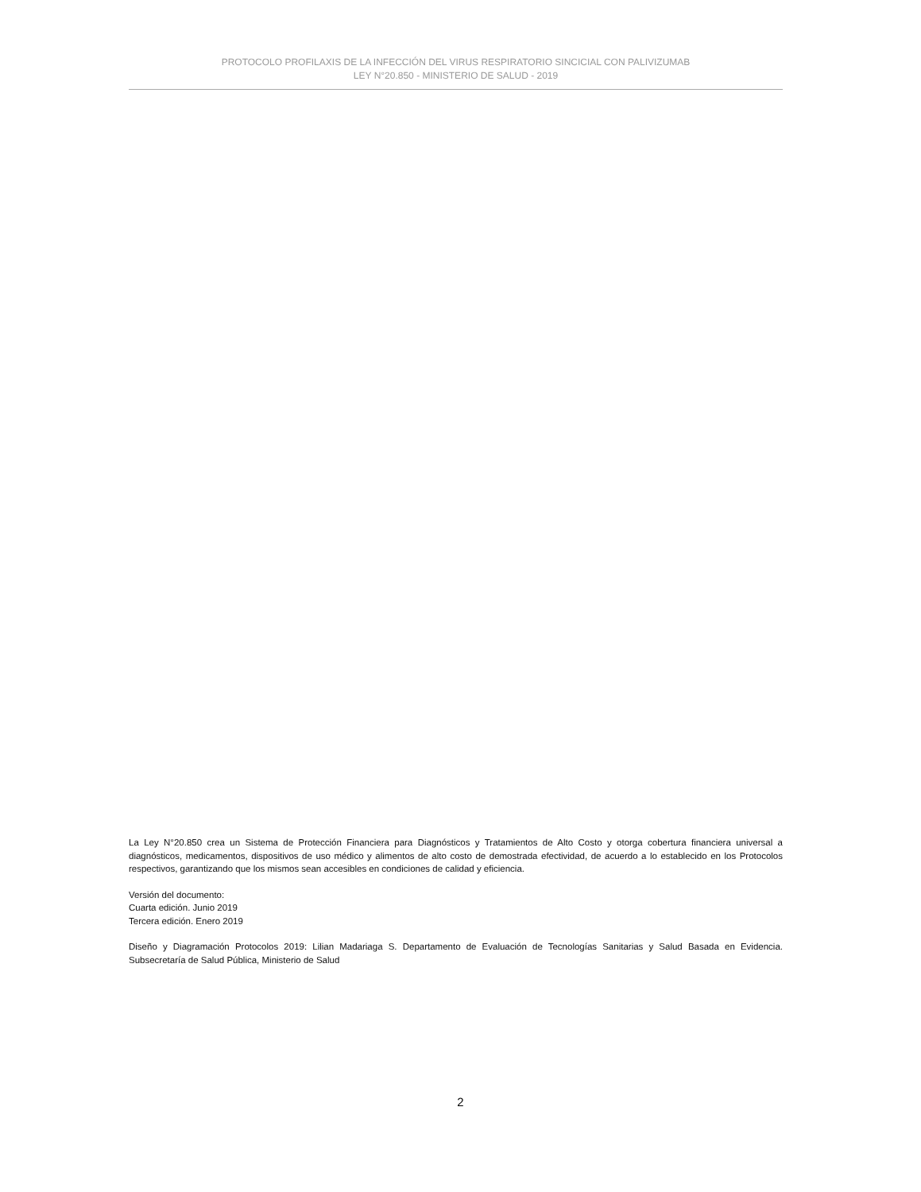PROTOCOLO PROFILAXIS DE LA INFECCIÓN DEL VIRUS RESPIRATORIO SINCICIAL CON PALIVIZUMAB
LEY N°20.850 - MINISTERIO DE SALUD - 2019
La Ley N°20.850 crea un Sistema de Protección Financiera para Diagnósticos y Tratamientos de Alto Costo y otorga cobertura financiera universal a diagnósticos, medicamentos, dispositivos de uso médico y alimentos de alto costo de demostrada efectividad, de acuerdo a lo establecido en los Protocolos respectivos, garantizando que los mismos sean accesibles en condiciones de calidad y eficiencia.
Versión del documento:
Cuarta edición. Junio 2019
Tercera edición. Enero 2019
Diseño y Diagramación Protocolos 2019: Lilian Madariaga S. Departamento de Evaluación de Tecnologías Sanitarias y Salud Basada en Evidencia. Subsecretaría de Salud Pública, Ministerio de Salud
2